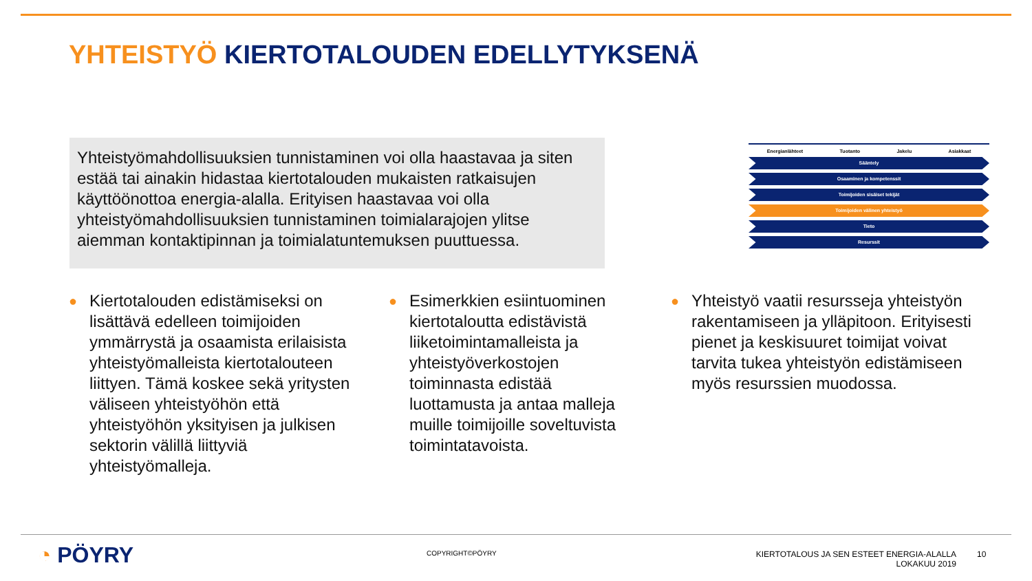YHTEISTYÖ KIERTOTALOUDEN EDELLYTYKSENÄ
Yhteistyömahdollisuuksien tunnistaminen voi olla haastavaa ja siten estää tai ainakin hidastaa kiertotalouden mukaisten ratkaisujen käyttöönottoa energia-alalla. Erityisen haastavaa voi olla yhteistyömahdollisuuksien tunnistaminen toimialarajojen ylitse aiemman kontaktipinnan ja toimialatuntemuksen puuttuessa.
Energianlähteet Tuotanto Jakelu Asiakkaat
Sääntely
Osaaminen ja kompetenssit
Toimijoiden sisäiset tekijät
Toimijoiden välinen yhteistyö
Tieto
Resurssit
●
Kiertotalouden edistämiseksi on lisättävä edelleen toimijoiden ymmärrystä ja osaamista erilaisista yhteistyömalleista kiertotalouteen liittyen. Tämä koskee sekä yritysten väliseen yhteistyöhön että yhteistyöhön yksityisen ja julkisen sektorin välillä liittyviä yhteistyömalleja.
●
Esimerkkien esiintuominen kiertotaloutta edistävistä liiketoimintamalleista ja yhteistyöverkostojen toiminnasta edistää luottamusta ja antaa malleja muille toimijoille soveltuvista toimintatavoista.
●
Yhteistyö vaatii resursseja yhteistyön rakentamiseen ja ylläpitoon. Erityisesti pienet ja keskisuuret toimijat voivat tarvita tukea yhteistyön edistämiseen myös resurssien muodossa.
◔ PÖYRY COPYRIGHT©PÖYRY
KIERTOTALOUS JA SEN ESTEET ENERGIA-ALALLA
LOKAKUU 2019
10